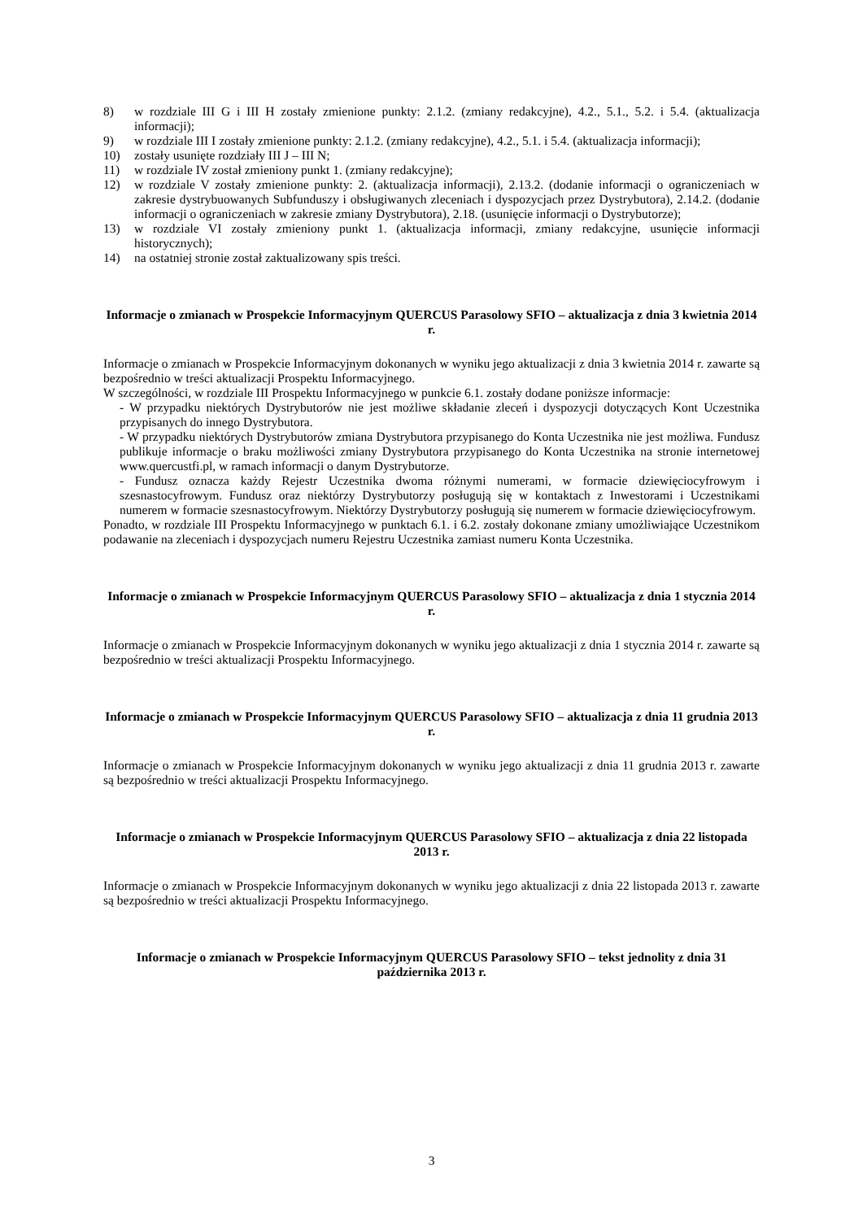8) w rozdziale III G i III H zostały zmienione punkty: 2.1.2. (zmiany redakcyjne), 4.2., 5.1., 5.2. i 5.4. (aktualizacja informacji);
9) w rozdziale III I zostały zmienione punkty: 2.1.2. (zmiany redakcyjne), 4.2., 5.1. i 5.4. (aktualizacja informacji);
10) zostały usunięte rozdziały III J – III N;
11) w rozdziale IV został zmieniony punkt 1. (zmiany redakcyjne);
12) w rozdziale V zostały zmienione punkty: 2. (aktualizacja informacji), 2.13.2. (dodanie informacji o ograniczeniach w zakresie dystrybuowanych Subfunduszy i obsługiwanych zleceniach i dyspozycjach przez Dystrybutora), 2.14.2. (dodanie informacji o ograniczeniach w zakresie zmiany Dystrybutora), 2.18. (usunięcie informacji o Dystrybutorze);
13) w rozdziale VI zostały zmieniony punkt 1. (aktualizacja informacji, zmiany redakcyjne, usunięcie informacji historycznych);
14) na ostatniej stronie został zaktualizowany spis treści.
Informacje o zmianach w Prospekcie Informacyjnym QUERCUS Parasolowy SFIO – aktualizacja z dnia 3 kwietnia 2014 r.
Informacje o zmianach w Prospekcie Informacyjnym dokonanych w wyniku jego aktualizacji z dnia 3 kwietnia 2014 r. zawarte są bezpośrednio w treści aktualizacji Prospektu Informacyjnego.
W szczególności, w rozdziale III Prospektu Informacyjnego w punkcie 6.1. zostały dodane poniższe informacje:
- W przypadku niektórych Dystrybutorów nie jest możliwe składanie zleceń i dyspozycji dotyczących Kont Uczestnika przypisanych do innego Dystrybutora.
- W przypadku niektórych Dystrybutorów zmiana Dystrybutora przypisanego do Konta Uczestnika nie jest możliwa. Fundusz publikuje informacje o braku możliwości zmiany Dystrybutora przypisanego do Konta Uczestnika na stronie internetowej www.quercustfi.pl, w ramach informacji o danym Dystrybutorze.
- Fundusz oznacza każdy Rejestr Uczestnika dwoma różnymi numerami, w formacie dziewięciocyfrowym i szesnastocyfrowym. Fundusz oraz niektórzy Dystrybutorzy posługują się w kontaktach z Inwestorami i Uczestnikami numerem w formacie szesnastocyfrowym. Niektórzy Dystrybutorzy posługują się numerem w formacie dziewięciocyfrowym.
Ponadto, w rozdziale III Prospektu Informacyjnego w punktach 6.1. i 6.2. zostały dokonane zmiany umożliwiające Uczestnikom podawanie na zleceniach i dyspozycjach numeru Rejestru Uczestnika zamiast numeru Konta Uczestnika.
Informacje o zmianach w Prospekcie Informacyjnym QUERCUS Parasolowy SFIO – aktualizacja z dnia 1 stycznia 2014 r.
Informacje o zmianach w Prospekcie Informacyjnym dokonanych w wyniku jego aktualizacji z dnia 1 stycznia 2014 r. zawarte są bezpośrednio w treści aktualizacji Prospektu Informacyjnego.
Informacje o zmianach w Prospekcie Informacyjnym QUERCUS Parasolowy SFIO – aktualizacja z dnia 11 grudnia 2013 r.
Informacje o zmianach w Prospekcie Informacyjnym dokonanych w wyniku jego aktualizacji z dnia 11 grudnia 2013 r. zawarte są bezpośrednio w treści aktualizacji Prospektu Informacyjnego.
Informacje o zmianach w Prospekcie Informacyjnym QUERCUS Parasolowy SFIO – aktualizacja z dnia 22 listopada 2013 r.
Informacje o zmianach w Prospekcie Informacyjnym dokonanych w wyniku jego aktualizacji z dnia 22 listopada 2013 r. zawarte są bezpośrednio w treści aktualizacji Prospektu Informacyjnego.
Informacje o zmianach w Prospekcie Informacyjnym QUERCUS Parasolowy SFIO – tekst jednolity z dnia 31 października 2013 r.
3